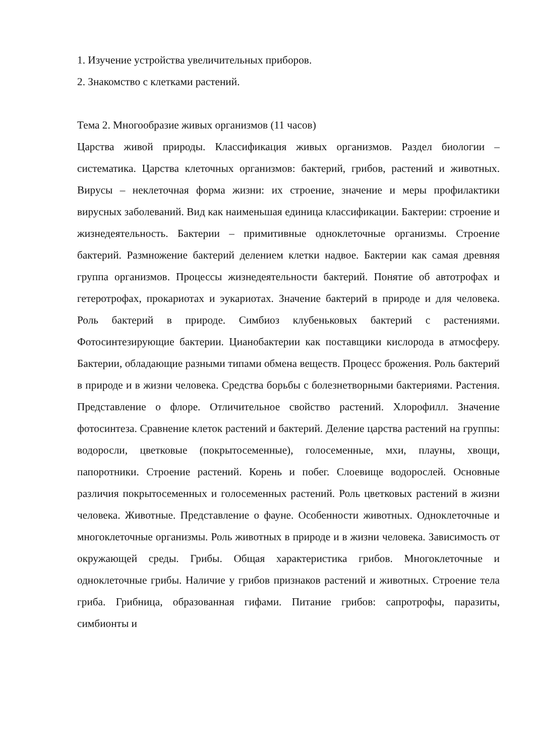1. Изучение устройства увеличительных приборов.
2. Знакомство с клетками растений.
Тема 2. Многообразие живых организмов (11 часов)
Царства живой природы. Классификация живых организмов. Раздел биологии – систематика. Царства клеточных организмов: бактерий, грибов, растений и животных. Вирусы – неклеточная форма жизни: их строение, значение и меры профилактики вирусных заболеваний. Вид как наименьшая единица классификации. Бактерии: строение и жизнедеятельность. Бактерии – примитивные одноклеточные организмы. Строение бактерий. Размножение бактерий делением клетки надвое. Бактерии как самая древняя группа организмов. Процессы жизнедеятельности бактерий. Понятие об автотрофах и гетеротрофах, прокариотах и эукариотах. Значение бактерий в природе и для человека. Роль бактерий в природе. Симбиоз клубеньковых бактерий с растениями. Фотосинтезирующие бактерии. Цианобактерии как поставщики кислорода в атмосферу. Бактерии, обладающие разными типами обмена веществ. Процесс брожения. Роль бактерий в природе и в жизни человека. Средства борьбы с болезнетворными бактериями. Растения. Представление о флоре. Отличительное свойство растений. Хлорофилл. Значение фотосинтеза. Сравнение клеток растений и бактерий. Деление царства растений на группы: водоросли, цветковые (покрытосеменные), голосеменные, мхи, плауны, хвощи, папоротники. Строение растений. Корень и побег. Слоевище водорослей. Основные различия покрытосеменных и голосеменных растений. Роль цветковых растений в жизни человека. Животные. Представление о фауне. Особенности животных. Одноклеточные и многоклеточные организмы. Роль животных в природе и в жизни человека. Зависимость от окружающей среды. Грибы. Общая характеристика грибов. Многоклеточные и одноклеточные грибы. Наличие у грибов признаков растений и животных. Строение тела гриба. Грибница, образованная гифами. Питание грибов: сапротрофы, паразиты, симбионты и